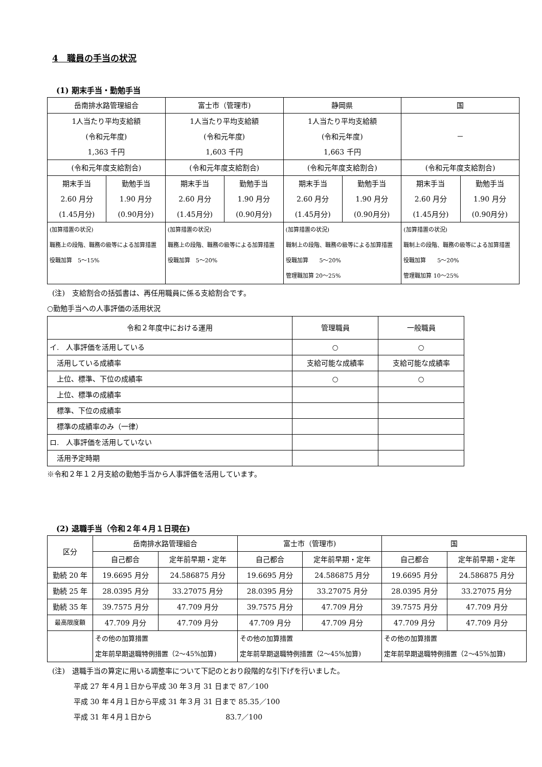4　職員の手当の状況
(1) 期末手当・勤勉手当
| 岳南排水路管理組合 | | 富士市（管理市) | | 静岡県 | | 国 | |
| --- | --- | --- | --- | --- | --- | --- | --- |
| 1人当たり平均支給額 (令和元年度) 1,363 千円 | | 1人当たり平均支給額 (令和元年度) 1,603 千円 | | 1人当たり平均支給額 (令和元年度) 1,663 千円 | | － | |
| (令和元年度支給割合) | | (令和元年度支給割合) | | (令和元年度支給割合) | | (令和元年度支給割合) | |
| 期末手当 2.60 月分 (1.45月分) | 勤勉手当 1.90 月分 (0.90月分) | 期末手当 2.60 月分 (1.45月分) | 勤勉手当 1.90 月分 (0.90月分) | 期末手当 2.60 月分 (1.45月分) | 勤勉手当 1.90 月分 (0.90月分) | 期末手当 2.60 月分 (1.45月分) | 勤勉手当 1.90 月分 (0.90月分) |
| (加算措置の状況) 職務上の段階、職務の級等による加算措置 役職加算 5～15% | | (加算措置の状況) 職務上の段階、職務の級等による加算措置 役職加算 5～20% | | (加算措置の状況) 職制上の段階、職務の級等による加算措置 役職加算 5～20% 管理職加算 20～25% | | (加算措置の状況) 職制上の段階、職務の級等による加算措置 役職加算 5～20% 管理職加算 10～25% | |
(注)　支給割合の括弧書は、再任用職員に係る支給割合です。
○勤勉手当への人事評価の活用状況
| 令和２年度中における運用 | 管理職員 | 一般職員 |
| --- | --- | --- |
| イ. 人事評価を活用している | ○ | ○ |
| 活用している成績率 | 支給可能な成績率 | 支給可能な成績率 |
| 上位、標準、下位の成績率 | ○ | ○ |
| 上位、標準の成績率 | | |
| 標準、下位の成績率 | | |
| 標準の成績率のみ（一律） | | |
| ロ. 人事評価を活用していない | | |
| 活用予定時期 | | |
※令和２年１２月支給の勤勉手当から人事評価を活用しています。
(2) 退職手当（令和２年４月１日現在)
| 区分 | 岳南排水路管理組合 | | 富士市（管理市) | | 国 | |
| --- | --- | --- | --- | --- | --- | --- |
| | 自己都合 | 定年前早期・定年 | 自己都合 | 定年前早期・定年 | 自己都合 | 定年前早期・定年 |
| 勤続 20 年 | 19.6695 月分 | 24.586875 月分 | 19.6695 月分 | 24.586875 月分 | 19.6695 月分 | 24.586875 月分 |
| 勤続 25 年 | 28.0395 月分 | 33.27075 月分 | 28.0395 月分 | 33.27075 月分 | 28.0395 月分 | 33.27075 月分 |
| 勤続 35 年 | 39.7575 月分 | 47.709 月分 | 39.7575 月分 | 47.709 月分 | 39.7575 月分 | 47.709 月分 |
| 最高限度額 | 47.709 月分 | 47.709 月分 | 47.709 月分 | 47.709 月分 | 47.709 月分 | 47.709 月分 |
| | その他の加算措置 定年前早期退職特例措置（2～45%加算) | | その他の加算措置 定年前早期退職特例措置（2～45%加算) | | その他の加算措置 定年前早期退職特例措置（2～45%加算) | |
(注)　退職手当の算定に用いる調整率について下記のとおり段階的な引下げを行いました。
　　　平成 27 年４月１日から平成 30 年３月 31 日まで 87／100
　　　平成 30 年４月１日から平成 31 年３月 31 日まで 85.35／100
　　　平成 31 年４月１日から　　　　　　　　　　 83.7／100